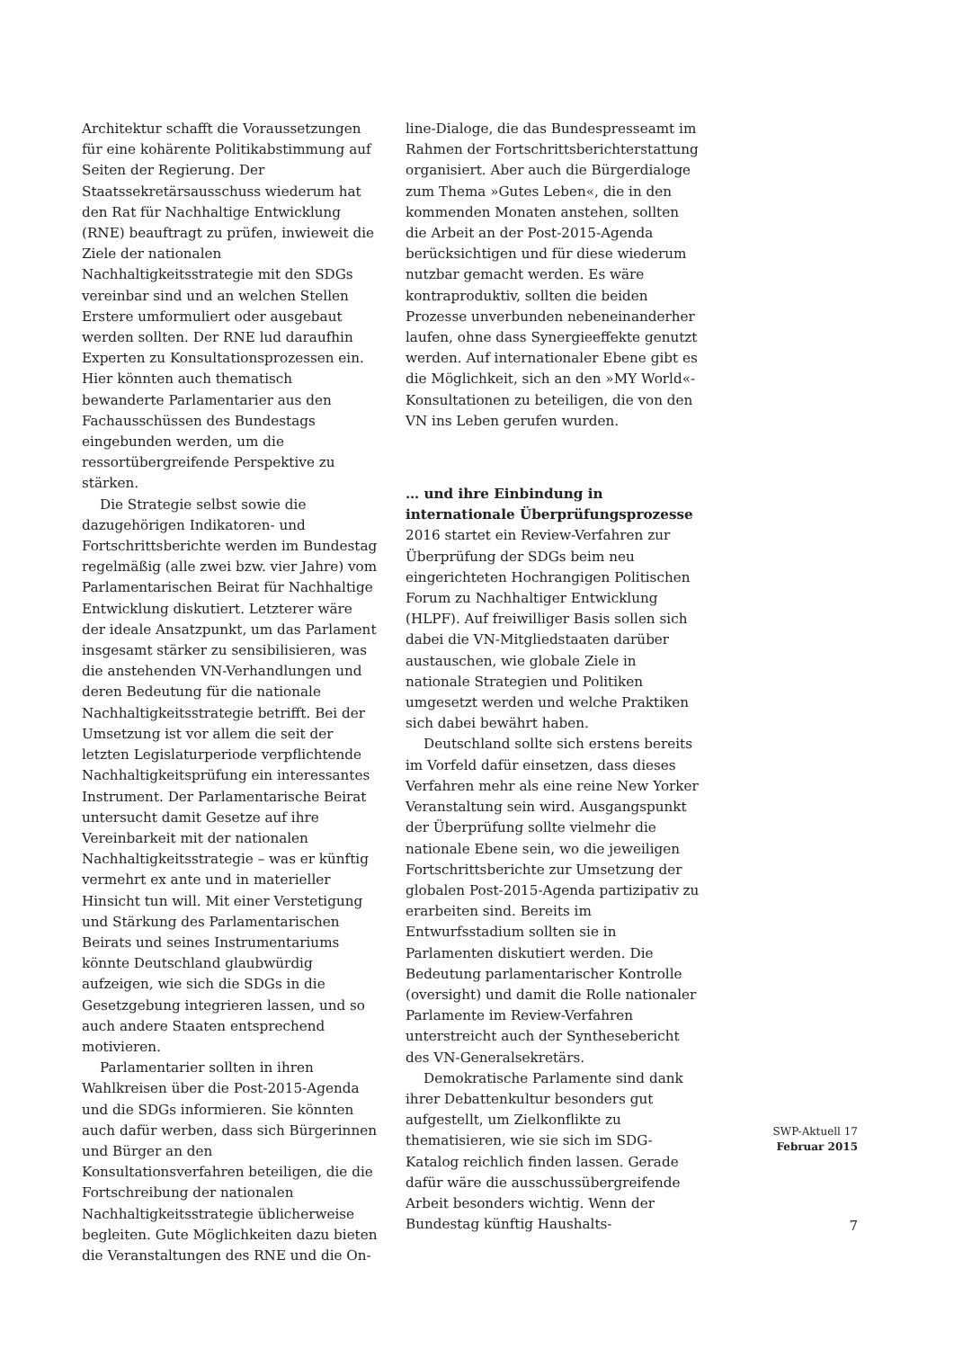Architektur schafft die Voraussetzungen für eine kohärente Politikabstimmung auf Seiten der Regierung. Der Staatssekretärsausschuss wiederum hat den Rat für Nachhaltige Entwicklung (RNE) beauftragt zu prüfen, inwieweit die Ziele der nationalen Nachhaltigkeitsstrategie mit den SDGs vereinbar sind und an welchen Stellen Erstere umformuliert oder ausgebaut werden sollten. Der RNE lud daraufhin Experten zu Konsultationsprozessen ein. Hier könnten auch thematisch bewanderte Parlamentarier aus den Fachausschüssen des Bundestags eingebunden werden, um die ressortübergreifende Perspektive zu stärken.
Die Strategie selbst sowie die dazugehörigen Indikatoren- und Fortschrittsberichte werden im Bundestag regelmäßig (alle zwei bzw. vier Jahre) vom Parlamentarischen Beirat für Nachhaltige Entwicklung diskutiert. Letzterer wäre der ideale Ansatzpunkt, um das Parlament insgesamt stärker zu sensibilisieren, was die anstehenden VN-Verhandlungen und deren Bedeutung für die nationale Nachhaltigkeitsstrategie betrifft. Bei der Umsetzung ist vor allem die seit der letzten Legislaturperiode verpflichtende Nachhaltigkeitsprüfung ein interessantes Instrument. Der Parlamentarische Beirat untersucht damit Gesetze auf ihre Vereinbarkeit mit der nationalen Nachhaltigkeitsstrategie – was er künftig vermehrt ex ante und in materieller Hinsicht tun will. Mit einer Verstetigung und Stärkung des Parlamentarischen Beirats und seines Instrumentariums könnte Deutschland glaubwürdig aufzeigen, wie sich die SDGs in die Gesetzgebung integrieren lassen, und so auch andere Staaten entsprechend motivieren.
Parlamentarier sollten in ihren Wahlkreisen über die Post-2015-Agenda und die SDGs informieren. Sie könnten auch dafür werben, dass sich Bürgerinnen und Bürger an den Konsultationsverfahren beteiligen, die die Fortschreibung der nationalen Nachhaltigkeitsstrategie üblicherweise begleiten. Gute Möglichkeiten dazu bieten die Veranstaltungen des RNE und die On-
line-Dialoge, die das Bundespresseamt im Rahmen der Fortschrittsberichterstattung organisiert. Aber auch die Bürgerdialoge zum Thema »Gutes Leben«, die in den kommenden Monaten anstehen, sollten die Arbeit an der Post-2015-Agenda berücksichtigen und für diese wiederum nutzbar gemacht werden. Es wäre kontraproduktiv, sollten die beiden Prozesse unverbunden nebeneinanderher laufen, ohne dass Synergieeffekte genutzt werden. Auf internationaler Ebene gibt es die Möglichkeit, sich an den »MY World«-Konsultationen zu beteiligen, die von den VN ins Leben gerufen wurden.
… und ihre Einbindung in internationale Überprüfungsprozesse
2016 startet ein Review-Verfahren zur Überprüfung der SDGs beim neu eingerichteten Hochrangigen Politischen Forum zu Nachhaltiger Entwicklung (HLPF). Auf freiwilliger Basis sollen sich dabei die VN-Mitgliedstaaten darüber austauschen, wie globale Ziele in nationale Strategien und Politiken umgesetzt werden und welche Praktiken sich dabei bewährt haben.
Deutschland sollte sich erstens bereits im Vorfeld dafür einsetzen, dass dieses Verfahren mehr als eine reine New Yorker Veranstaltung sein wird. Ausgangspunkt der Überprüfung sollte vielmehr die nationale Ebene sein, wo die jeweiligen Fortschrittsberichte zur Umsetzung der globalen Post-2015-Agenda partizipativ zu erarbeiten sind. Bereits im Entwurfsstadium sollten sie in Parlamenten diskutiert werden. Die Bedeutung parlamentarischer Kontrolle (oversight) und damit die Rolle nationaler Parlamente im Review-Verfahren unterstreicht auch der Synthesebericht des VN-Generalsekretärs.
Demokratische Parlamente sind dank ihrer Debattenkultur besonders gut aufgestellt, um Zielkonflikte zu thematisieren, wie sie sich im SDG-Katalog reichlich finden lassen. Gerade dafür wäre die ausschussübergreifende Arbeit besonders wichtig. Wenn der Bundestag künftig Haushalts-
SWP-Aktuell 17
Februar 2015
7